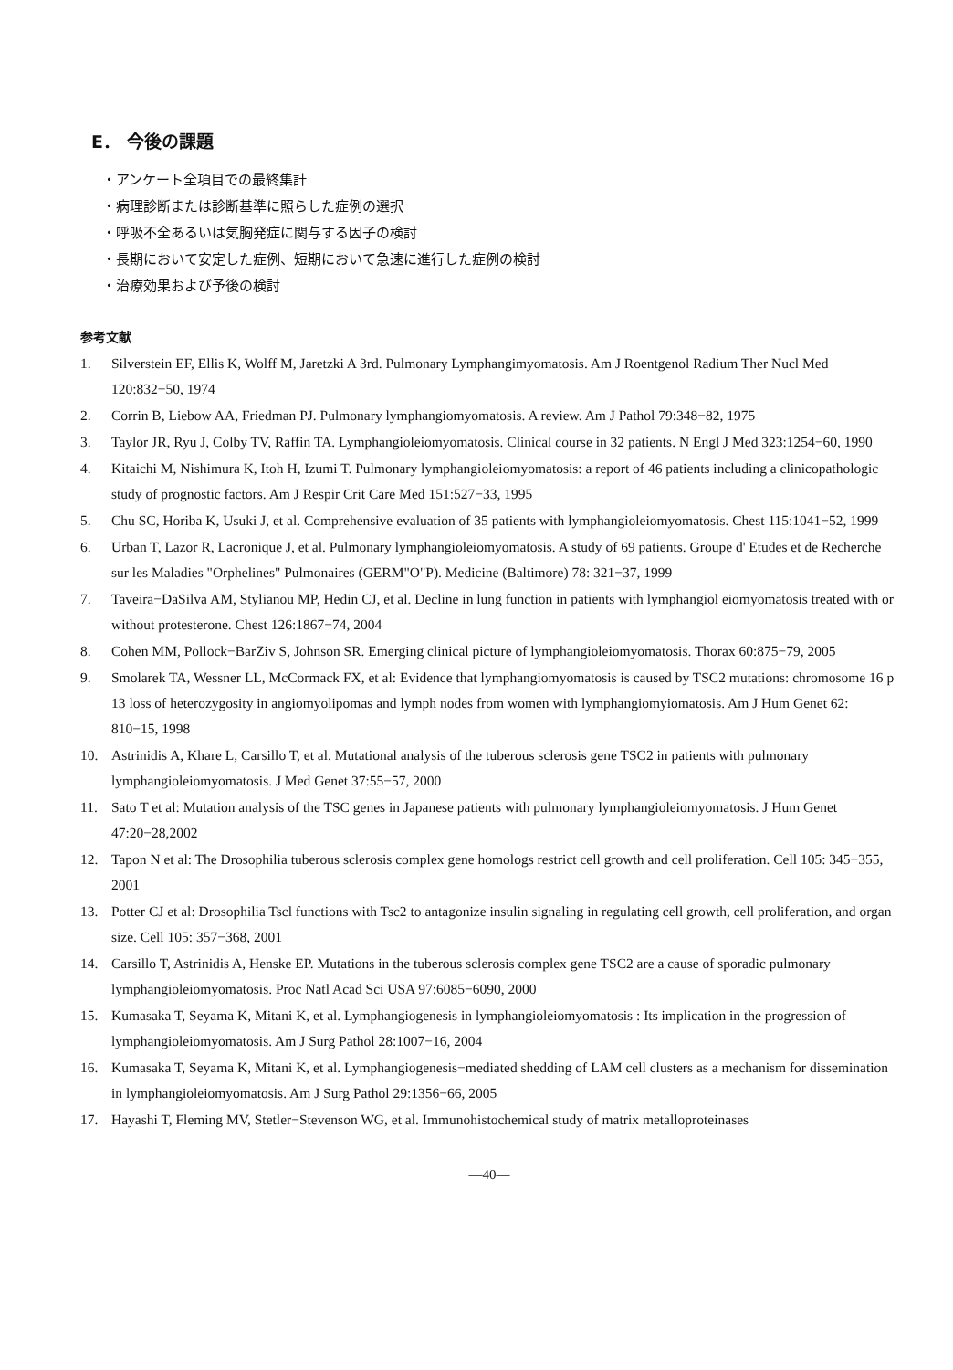E． 今後の課題
・アンケート全項目での最終集計
・病理診断または診断基準に照らした症例の選択
・呼吸不全あるいは気胸発症に関与する因子の検討
・長期において安定した症例、短期において急速に進行した症例の検討
・治療効果および予後の検討
参考文献
1. Silverstein EF, Ellis K, Wolff M, Jaretzki A 3rd. Pulmonary Lymphangimyomatosis. Am J Roentgenol Radium Ther Nucl Med 120:832−50, 1974
2. Corrin B, Liebow AA, Friedman PJ. Pulmonary lymphangiomyomatosis. A review. Am J Pathol 79:348−82, 1975
3. Taylor JR, Ryu J, Colby TV, Raffin TA. Lymphangioleiomyomatosis. Clinical course in 32 patients. N Engl J Med 323:1254−60, 1990
4. Kitaichi M, Nishimura K, Itoh H, Izumi T. Pulmonary lymphangioleiomyomatosis: a report of 46 patients including a clinicopathologic study of prognostic factors. Am J Respir Crit Care Med 151:527−33, 1995
5. Chu SC, Horiba K, Usuki J, et al. Comprehensive evaluation of 35 patients with lymphangioleiomyomatosis. Chest 115:1041−52, 1999
6. Urban T, Lazor R, Lacronique J, et al. Pulmonary lymphangioleiomyomatosis. A study of 69 patients. Groupe d' Etudes et de Recherche sur les Maladies "Orphelines" Pulmonaires (GERM"O"P). Medicine (Baltimore) 78: 321−37, 1999
7. Taveira−DaSilva AM, Stylianou MP, Hedin CJ, et al. Decline in lung function in patients with lymphangiol eiomyomatosis treated with or without protesterone. Chest 126:1867−74, 2004
8. Cohen MM, Pollock−BarZiv S, Johnson SR. Emerging clinical picture of lymphangioleiomyomatosis. Thorax 60:875−79, 2005
9. Smolarek TA, Wessner LL, McCormack FX, et al: Evidence that lymphangiomyomatosis is caused by TSC2 mutations: chromosome 16 p 13 loss of heterozygosity in angiomyolipomas and lymph nodes from women with lymphangiomyiomatosis. Am J Hum Genet 62: 810−15, 1998
10. Astrinidis A, Khare L, Carsillo T, et al. Mutational analysis of the tuberous sclerosis gene TSC2 in patients with pulmonary lymphangioleiomyomatosis. J Med Genet 37:55−57, 2000
11. Sato T et al: Mutation analysis of the TSC genes in Japanese patients with pulmonary lymphangioleiomyomatosis. J Hum Genet 47:20−28,2002
12. Tapon N et al: The Drosophilia tuberous sclerosis complex gene homologs restrict cell growth and cell proliferation. Cell 105: 345−355, 2001
13. Potter CJ et al: Drosophilia Tscl functions with Tsc2 to antagonize insulin signaling in regulating cell growth, cell proliferation, and organ size. Cell 105: 357−368, 2001
14. Carsillo T, Astrinidis A, Henske EP. Mutations in the tuberous sclerosis complex gene TSC2 are a cause of sporadic pulmonary lymphangioleiomyomatosis. Proc Natl Acad Sci USA 97:6085−6090, 2000
15. Kumasaka T, Seyama K, Mitani K, et al. Lymphangiogenesis in lymphangioleiomyomatosis : Its implication in the progression of lymphangioleiomyomatosis. Am J Surg Pathol 28:1007−16, 2004
16. Kumasaka T, Seyama K, Mitani K, et al. Lymphangiogenesis−mediated shedding of LAM cell clusters as a mechanism for dissemination in lymphangioleiomyomatosis. Am J Surg Pathol 29:1356−66, 2005
17. Hayashi T, Fleming MV, Stetler−Stevenson WG, et al. Immunohistochemical study of matrix metalloproteinases
—40—